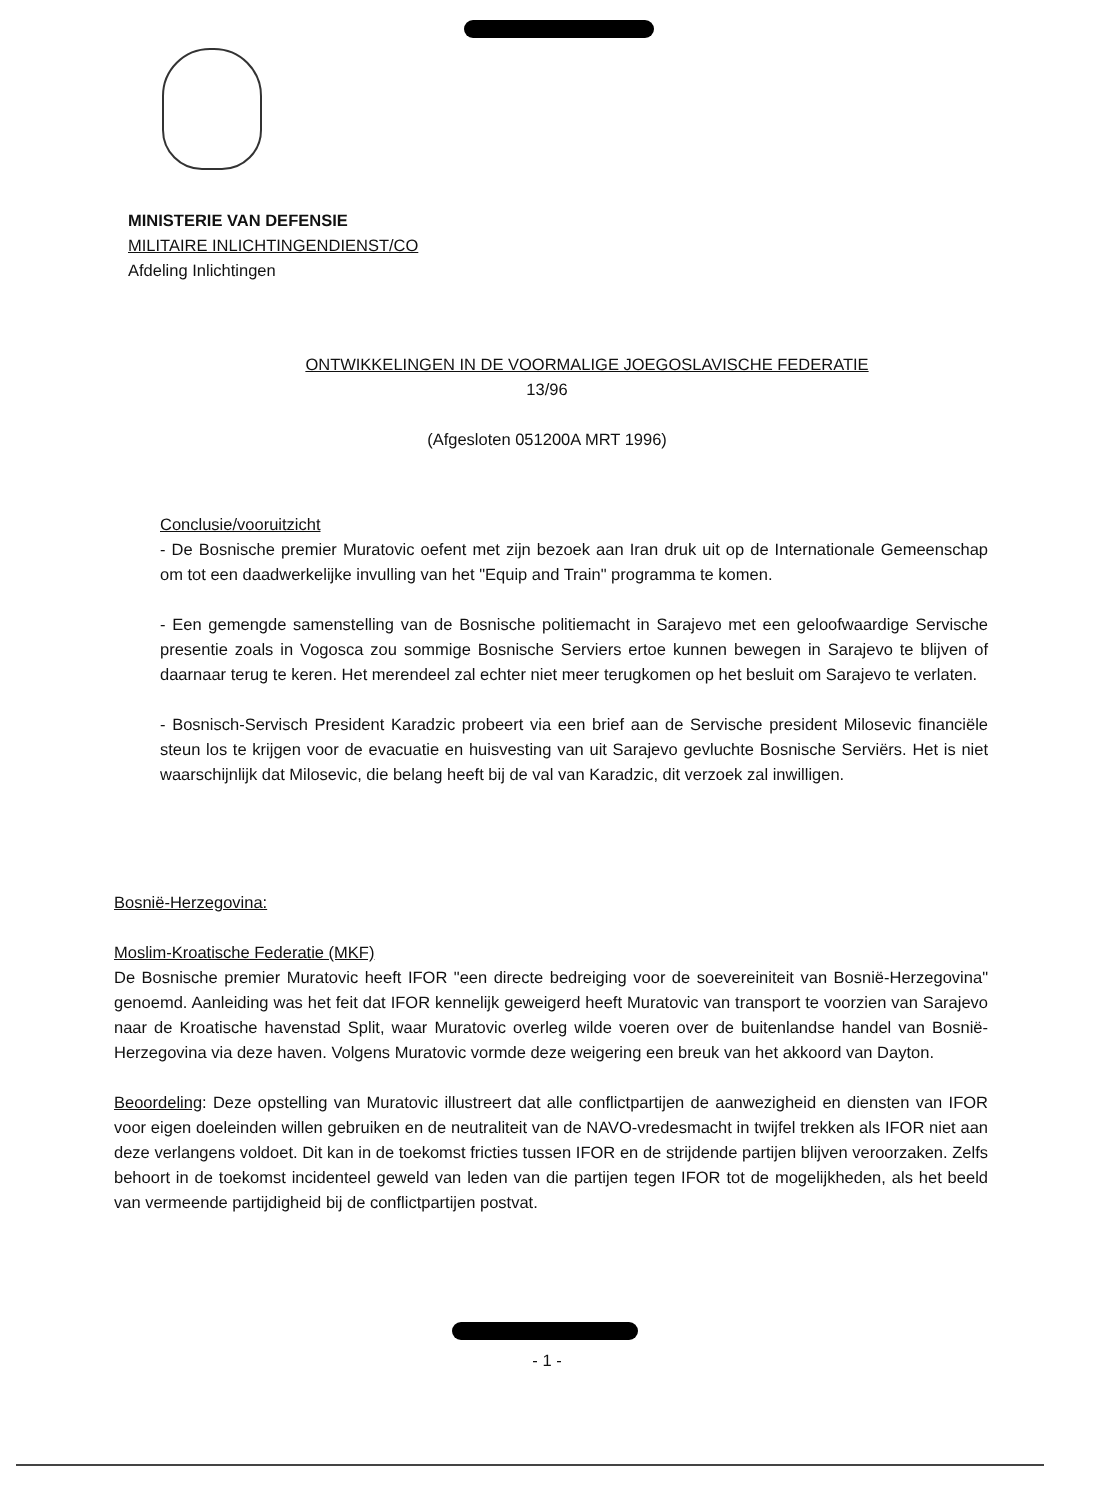MINISTERIE VAN DEFENSIE
MILITAIRE INLICHTINGENDIENST/CO
Afdeling Inlichtingen
ONTWIKKELINGEN IN DE VOORMALIGE JOEGOSLAVISCHE FEDERATIE
13/96
(Afgesloten 051200A MRT 1996)
Conclusie/vooruitzicht
- De Bosnische premier Muratovic oefent met zijn bezoek aan Iran druk uit op de Internationale Gemeenschap om tot een daadwerkelijke invulling van het "Equip and Train" programma te komen.
- Een gemengde samenstelling van de Bosnische politiemacht in Sarajevo met een geloofwaardige Servische presentie zoals in Vogosca zou sommige Bosnische Serviers ertoe kunnen bewegen in Sarajevo te blijven of daarnaar terug te keren. Het merendeel zal echter niet meer terugkomen op het besluit om Sarajevo te verlaten.
- Bosnisch-Servisch President Karadzic probeert via een brief aan de Servische president Milosevic financiële steun los te krijgen voor de evacuatie en huisvesting van uit Sarajevo gevluchte Bosnische Serviërs. Het is niet waarschijnlijk dat Milosevic, die belang heeft bij de val van Karadzic, dit verzoek zal inwilligen.
Bosnië-Herzegovina:
Moslim-Kroatische Federatie (MKF)
De Bosnische premier Muratovic heeft IFOR "een directe bedreiging voor de soevereiniteit van Bosnië-Herzegovina" genoemd. Aanleiding was het feit dat IFOR kennelijk geweigerd heeft Muratovic van transport te voorzien van Sarajevo naar de Kroatische havenstad Split, waar Muratovic overleg wilde voeren over de buitenlandse handel van Bosnië-Herzegovina via deze haven. Volgens Muratovic vormde deze weigering een breuk van het akkoord van Dayton.
Beoordeling: Deze opstelling van Muratovic illustreert dat alle conflictpartijen de aanwezigheid en diensten van IFOR voor eigen doeleinden willen gebruiken en de neutraliteit van de NAVO-vredesmacht in twijfel trekken als IFOR niet aan deze verlangens voldoet. Dit kan in de toekomst fricties tussen IFOR en de strijdende partijen blijven veroorzaken. Zelfs behoort in de toekomst incidenteel geweld van leden van die partijen tegen IFOR tot de mogelijkheden, als het beeld van vermeende partijdigheid bij de conflictpartijen postvat.
- 1 -